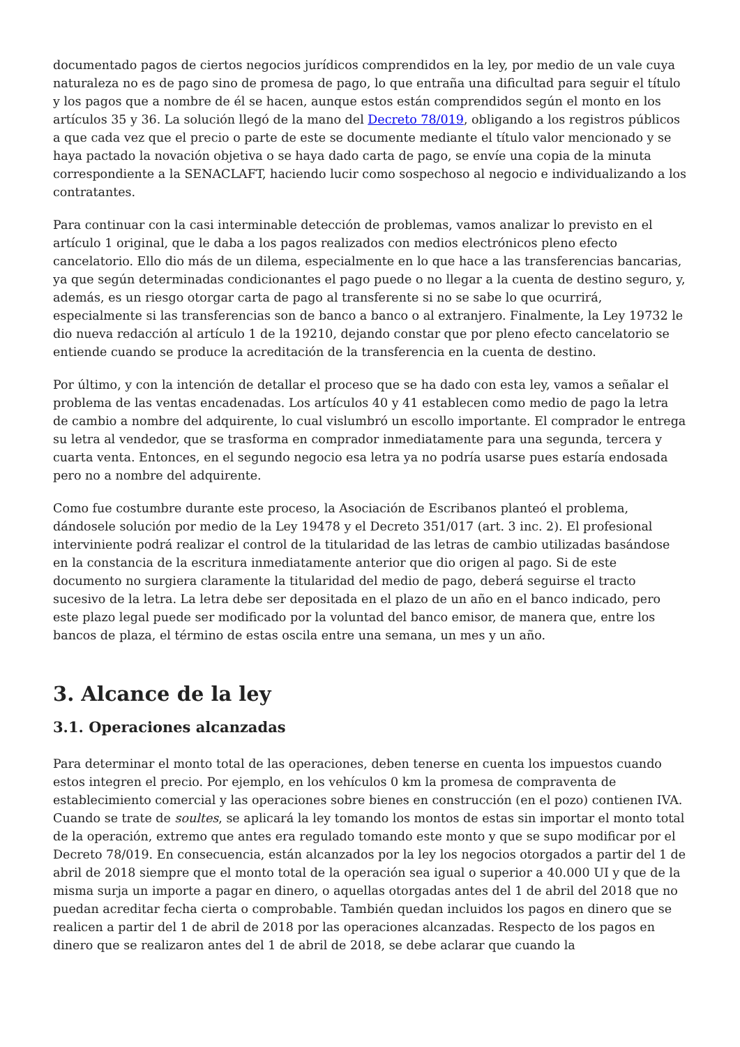documentado pagos de ciertos negocios jurídicos comprendidos en la ley, por medio de un vale cuya naturaleza no es de pago sino de promesa de pago, lo que entraña una dificultad para seguir el título y los pagos que a nombre de él se hacen, aunque estos están comprendidos según el monto en los artículos 35 y 36. La solución llegó de la mano del Decreto 78/019, obligando a los registros públicos a que cada vez que el precio o parte de este se documente mediante el título valor mencionado y se haya pactado la novación objetiva o se haya dado carta de pago, se envíe una copia de la minuta correspondiente a la SENACLAFT, haciendo lucir como sospechoso al negocio e individualizando a los contratantes.
Para continuar con la casi interminable detección de problemas, vamos analizar lo previsto en el artículo 1 original, que le daba a los pagos realizados con medios electrónicos pleno efecto cancelatorio. Ello dio más de un dilema, especialmente en lo que hace a las transferencias bancarias, ya que según determinadas condicionantes el pago puede o no llegar a la cuenta de destino seguro, y, además, es un riesgo otorgar carta de pago al transferente si no se sabe lo que ocurrirá, especialmente si las transferencias son de banco a banco o al extranjero. Finalmente, la Ley 19732 le dio nueva redacción al artículo 1 de la 19210, dejando constar que por pleno efecto cancelatorio se entiende cuando se produce la acreditación de la transferencia en la cuenta de destino.
Por último, y con la intención de detallar el proceso que se ha dado con esta ley, vamos a señalar el problema de las ventas encadenadas. Los artículos 40 y 41 establecen como medio de pago la letra de cambio a nombre del adquirente, lo cual vislumbró un escollo importante. El comprador le entrega su letra al vendedor, que se trasforma en comprador inmediatamente para una segunda, tercera y cuarta venta. Entonces, en el segundo negocio esa letra ya no podría usarse pues estaría endosada pero no a nombre del adquirente.
Como fue costumbre durante este proceso, la Asociación de Escribanos planteó el problema, dándosele solución por medio de la Ley 19478 y el Decreto 351/017 (art. 3 inc. 2). El profesional interviniente podrá realizar el control de la titularidad de las letras de cambio utilizadas basándose en la constancia de la escritura inmediatamente anterior que dio origen al pago. Si de este documento no surgiera claramente la titularidad del medio de pago, deberá seguirse el tracto sucesivo de la letra. La letra debe ser depositada en el plazo de un año en el banco indicado, pero este plazo legal puede ser modificado por la voluntad del banco emisor, de manera que, entre los bancos de plaza, el término de estas oscila entre una semana, un mes y un año.
3. Alcance de la ley
3.1. Operaciones alcanzadas
Para determinar el monto total de las operaciones, deben tenerse en cuenta los impuestos cuando estos integren el precio. Por ejemplo, en los vehículos 0 km la promesa de compraventa de establecimiento comercial y las operaciones sobre bienes en construcción (en el pozo) contienen IVA. Cuando se trate de soultes, se aplicará la ley tomando los montos de estas sin importar el monto total de la operación, extremo que antes era regulado tomando este monto y que se supo modificar por el Decreto 78/019. En consecuencia, están alcanzados por la ley los negocios otorgados a partir del 1 de abril de 2018 siempre que el monto total de la operación sea igual o superior a 40.000 UI y que de la misma surja un importe a pagar en dinero, o aquellas otorgadas antes del 1 de abril del 2018 que no puedan acreditar fecha cierta o comprobable. También quedan incluidos los pagos en dinero que se realicen a partir del 1 de abril de 2018 por las operaciones alcanzadas. Respecto de los pagos en dinero que se realizaron antes del 1 de abril de 2018, se debe aclarar que cuando la